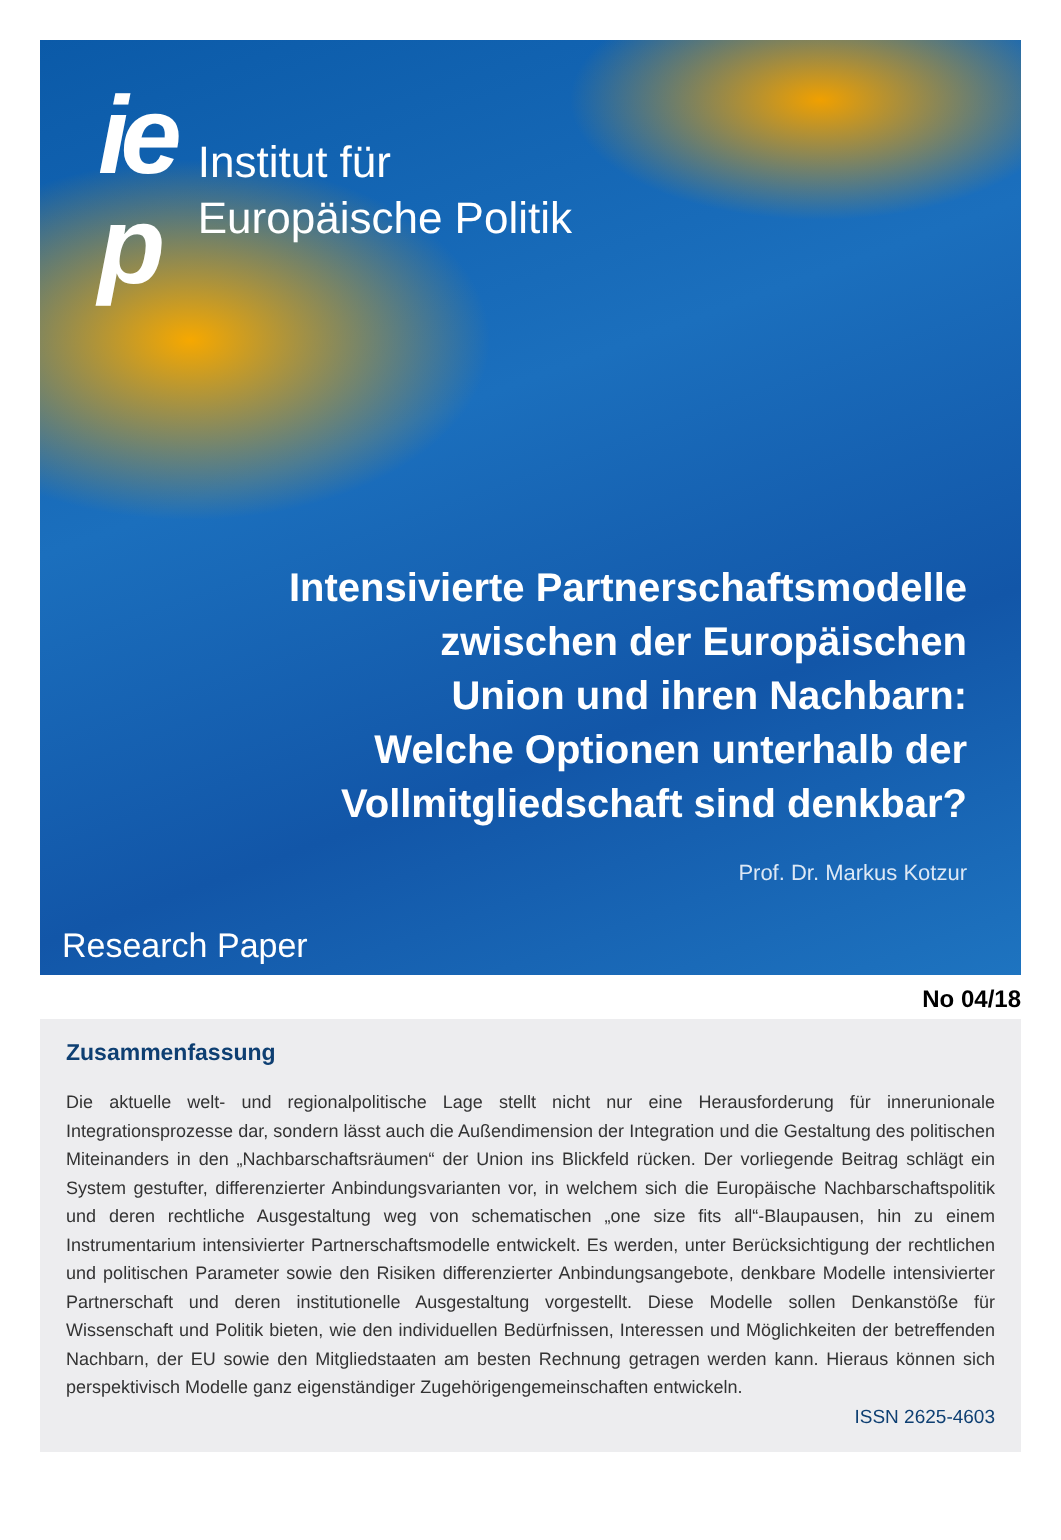ie
p
Institut für
Europäische Politik
Intensivierte Partnerschaftsmodelle
zwischen der Europäischen
Union und ihren Nachbarn:
Welche Optionen unterhalb der
Vollmitgliedschaft sind denkbar?
Prof. Dr. Markus Kotzur
Research Paper
No 04/18
Zusammenfassung
Die aktuelle welt- und regionalpolitische Lage stellt nicht nur eine Herausforderung für innerunionale Integrationsprozesse dar, sondern lässt auch die Außendimension der Integration und die Gestaltung des politischen Miteinanders in den „Nachbarschaftsräumen“ der Union ins Blickfeld rücken. Der vorliegende Beitrag schlägt ein System gestufter, differenzierter Anbindungsvarianten vor, in welchem sich die Europäische Nachbarschaftspolitik und deren rechtliche Ausgestaltung weg von schematischen „one size fits all“-Blaupausen, hin zu einem Instrumentarium intensivierter Partnerschaftsmodelle entwickelt. Es werden, unter Berücksichtigung der rechtlichen und politischen Parameter sowie den Risiken differenzierter Anbindungsangebote, denkbare Modelle intensivierter Partnerschaft und deren institutionelle Ausgestaltung vorgestellt. Diese Modelle sollen Denkanstöße für Wissenschaft und Politik bieten, wie den individuellen Bedürfnissen, Interessen und Möglichkeiten der betreffenden Nachbarn, der EU sowie den Mitgliedstaaten am besten Rechnung getragen werden kann. Hieraus können sich perspektivisch Modelle ganz eigenständiger Zugehörigengemeinschaften entwickeln.
ISSN 2625-4603